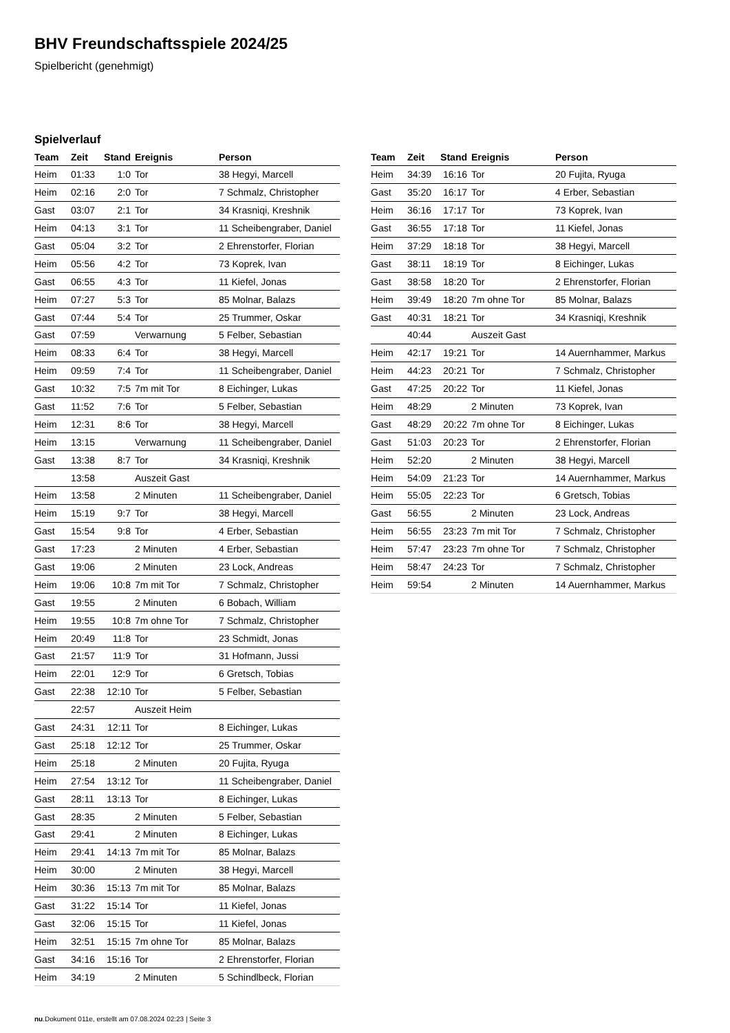BHV Freundschaftsspiele 2024/25
Spielbericht (genehmigt)
Spielverlauf
| Team | Zeit | Stand | Ereignis | Person |
| --- | --- | --- | --- | --- |
| Heim | 01:33 | 1:0 | Tor | 38 Hegyi, Marcell |
| Heim | 02:16 | 2:0 | Tor | 7 Schmalz, Christopher |
| Gast | 03:07 | 2:1 | Tor | 34 Krasniqi, Kreshnik |
| Heim | 04:13 | 3:1 | Tor | 11 Scheibengraber, Daniel |
| Gast | 05:04 | 3:2 | Tor | 2 Ehrenstorfer, Florian |
| Heim | 05:56 | 4:2 | Tor | 73 Koprek, Ivan |
| Gast | 06:55 | 4:3 | Tor | 11 Kiefel, Jonas |
| Heim | 07:27 | 5:3 | Tor | 85 Molnar, Balazs |
| Gast | 07:44 | 5:4 | Tor | 25 Trummer, Oskar |
| Gast | 07:59 | | Verwarnung | 5 Felber, Sebastian |
| Heim | 08:33 | 6:4 | Tor | 38 Hegyi, Marcell |
| Heim | 09:59 | 7:4 | Tor | 11 Scheibengraber, Daniel |
| Gast | 10:32 | 7:5 | 7m mit Tor | 8 Eichinger, Lukas |
| Gast | 11:52 | 7:6 | Tor | 5 Felber, Sebastian |
| Heim | 12:31 | 8:6 | Tor | 38 Hegyi, Marcell |
| Heim | 13:15 | | Verwarnung | 11 Scheibengraber, Daniel |
| Gast | 13:38 | 8:7 | Tor | 34 Krasniqi, Kreshnik |
| | 13:58 | | Auszeit Gast | |
| Heim | 13:58 | | 2 Minuten | 11 Scheibengraber, Daniel |
| Heim | 15:19 | 9:7 | Tor | 38 Hegyi, Marcell |
| Gast | 15:54 | 9:8 | Tor | 4 Erber, Sebastian |
| Gast | 17:23 | | 2 Minuten | 4 Erber, Sebastian |
| Gast | 19:06 | | 2 Minuten | 23 Lock, Andreas |
| Heim | 19:06 | 10:8 | 7m mit Tor | 7 Schmalz, Christopher |
| Gast | 19:55 | | 2 Minuten | 6 Bobach, William |
| Heim | 19:55 | 10:8 | 7m ohne Tor | 7 Schmalz, Christopher |
| Heim | 20:49 | 11:8 | Tor | 23 Schmidt, Jonas |
| Gast | 21:57 | 11:9 | Tor | 31 Hofmann, Jussi |
| Heim | 22:01 | 12:9 | Tor | 6 Gretsch, Tobias |
| Gast | 22:38 | 12:10 | Tor | 5 Felber, Sebastian |
| | 22:57 | | Auszeit Heim | |
| Gast | 24:31 | 12:11 | Tor | 8 Eichinger, Lukas |
| Gast | 25:18 | 12:12 | Tor | 25 Trummer, Oskar |
| Heim | 25:18 | | 2 Minuten | 20 Fujita, Ryuga |
| Heim | 27:54 | 13:12 | Tor | 11 Scheibengraber, Daniel |
| Gast | 28:11 | 13:13 | Tor | 8 Eichinger, Lukas |
| Gast | 28:35 | | 2 Minuten | 5 Felber, Sebastian |
| Gast | 29:41 | | 2 Minuten | 8 Eichinger, Lukas |
| Heim | 29:41 | 14:13 | 7m mit Tor | 85 Molnar, Balazs |
| Heim | 30:00 | | 2 Minuten | 38 Hegyi, Marcell |
| Heim | 30:36 | 15:13 | 7m mit Tor | 85 Molnar, Balazs |
| Gast | 31:22 | 15:14 | Tor | 11 Kiefel, Jonas |
| Gast | 32:06 | 15:15 | Tor | 11 Kiefel, Jonas |
| Heim | 32:51 | 15:15 | 7m ohne Tor | 85 Molnar, Balazs |
| Gast | 34:16 | 15:16 | Tor | 2 Ehrenstorfer, Florian |
| Heim | 34:19 | | 2 Minuten | 5 Schindlbeck, Florian |
| Team | Zeit | Stand | Ereignis | Person |
| --- | --- | --- | --- | --- |
| Heim | 34:39 | 16:16 | Tor | 20 Fujita, Ryuga |
| Gast | 35:20 | 16:17 | Tor | 4 Erber, Sebastian |
| Heim | 36:16 | 17:17 | Tor | 73 Koprek, Ivan |
| Gast | 36:55 | 17:18 | Tor | 11 Kiefel, Jonas |
| Heim | 37:29 | 18:18 | Tor | 38 Hegyi, Marcell |
| Gast | 38:11 | 18:19 | Tor | 8 Eichinger, Lukas |
| Gast | 38:58 | 18:20 | Tor | 2 Ehrenstorfer, Florian |
| Heim | 39:49 | 18:20 | 7m ohne Tor | 85 Molnar, Balazs |
| Gast | 40:31 | 18:21 | Tor | 34 Krasniqi, Kreshnik |
| | 40:44 | | Auszeit Gast | |
| Heim | 42:17 | 19:21 | Tor | 14 Auernhammer, Markus |
| Heim | 44:23 | 20:21 | Tor | 7 Schmalz, Christopher |
| Gast | 47:25 | 20:22 | Tor | 11 Kiefel, Jonas |
| Heim | 48:29 | | 2 Minuten | 73 Koprek, Ivan |
| Gast | 48:29 | 20:22 | 7m ohne Tor | 8 Eichinger, Lukas |
| Gast | 51:03 | 20:23 | Tor | 2 Ehrenstorfer, Florian |
| Heim | 52:20 | | 2 Minuten | 38 Hegyi, Marcell |
| Heim | 54:09 | 21:23 | Tor | 14 Auernhammer, Markus |
| Heim | 55:05 | 22:23 | Tor | 6 Gretsch, Tobias |
| Gast | 56:55 | | 2 Minuten | 23 Lock, Andreas |
| Heim | 56:55 | 23:23 | 7m mit Tor | 7 Schmalz, Christopher |
| Heim | 57:47 | 23:23 | 7m ohne Tor | 7 Schmalz, Christopher |
| Heim | 58:47 | 24:23 | Tor | 7 Schmalz, Christopher |
| Heim | 59:54 | | 2 Minuten | 14 Auernhammer, Markus |
nu.Dokument 011e, erstellt am 07.08.2024 02:23 | Seite 3